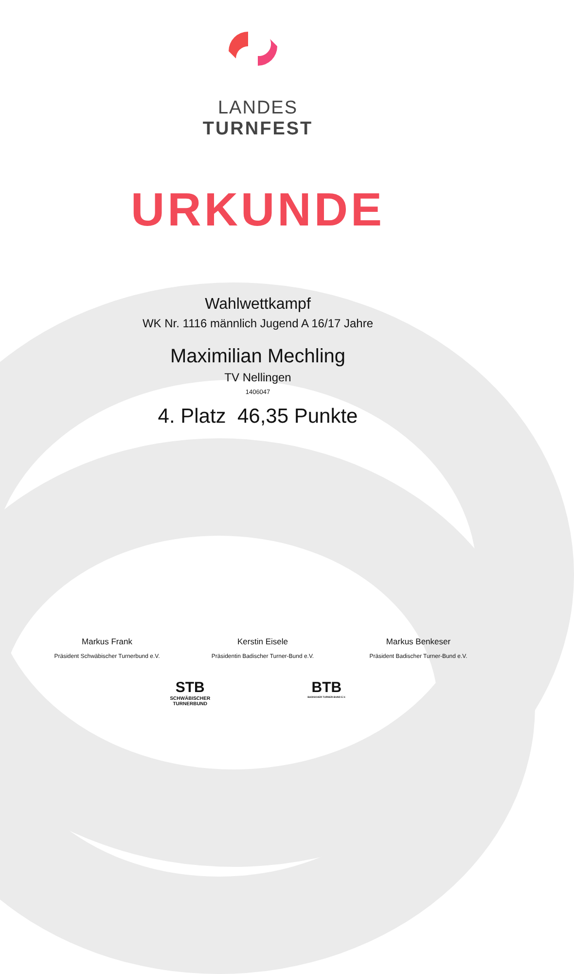LANDES
TURNFEST
URKUNDE
Wahlwettkampf
WK Nr. 1116 männlich Jugend A 16/17 Jahre
Maximilian Mechling
TV Nellingen
1406047
4. Platz 46,35 Punkte
Markus Frank
Präsident Schwäbischer Turnerbund e.V.
Kerstin Eisele
Präsidentin Badischer Turner-Bund e.V.
Markus Benkeser
Präsident Badischer Turner-Bund e.V.
STB
SCHWÄBISCHER
TURNERBUND
BTB
BADISCHER TURNER-BUND E.V.